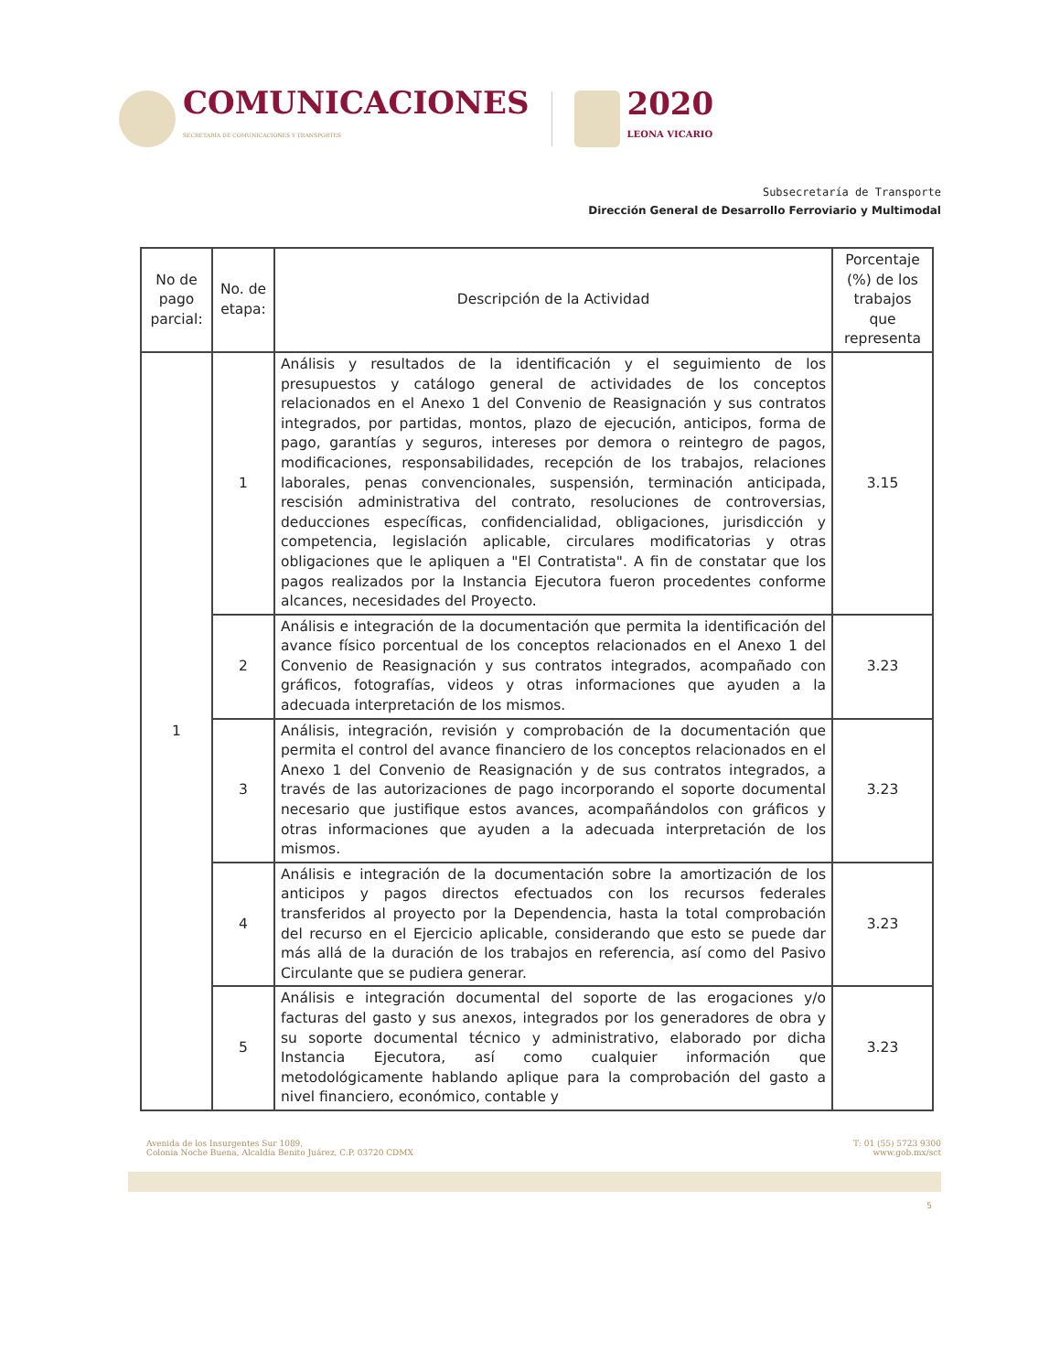COMUNICACIONES
SECRETARÍA DE COMUNICACIONES Y TRANSPORTES
2020
LEONA VICARIO
Subsecretaría de Transporte
Dirección General de Desarrollo Ferroviario y Multimodal
| No de pago parcial: | No. de etapa: | Descripción de la Actividad | Porcentaje (%) de los trabajos que representa |
| --- | --- | --- | --- |
| 1 | 1 | Análisis y resultados de la identificación y el seguimiento de los presupuestos y catálogo general de actividades de los conceptos relacionados en el Anexo 1 del Convenio de Reasignación y sus contratos integrados, por partidas, montos, plazo de ejecución, anticipos, forma de pago, garantías y seguros, intereses por demora o reintegro de pagos, modificaciones, responsabilidades, recepción de los trabajos, relaciones laborales, penas convencionales, suspensión, terminación anticipada, rescisión administrativa del contrato, resoluciones de controversias, deducciones específicas, confidencialidad, obligaciones, jurisdicción y competencia, legislación aplicable, circulares modificatorias y otras obligaciones que le apliquen a "El Contratista". A fin de constatar que los pagos realizados por la Instancia Ejecutora fueron procedentes conforme alcances, necesidades del Proyecto. | 3.15 |
| | 2 | Análisis e integración de la documentación que permita la identificación del avance físico porcentual de los conceptos relacionados en el Anexo 1 del Convenio de Reasignación y sus contratos integrados, acompañado con gráficos, fotografías, videos y otras informaciones que ayuden a la adecuada interpretación de los mismos. | 3.23 |
| | 3 | Análisis, integración, revisión y comprobación de la documentación que permita el control del avance financiero de los conceptos relacionados en el Anexo 1 del Convenio de Reasignación y de sus contratos integrados, a través de las autorizaciones de pago incorporando el soporte documental necesario que justifique estos avances, acompañándolos con gráficos y otras informaciones que ayuden a la adecuada interpretación de los mismos. | 3.23 |
| | 4 | Análisis e integración de la documentación sobre la amortización de los anticipos y pagos directos efectuados con los recursos federales transferidos al proyecto por la Dependencia, hasta la total comprobación del recurso en el Ejercicio aplicable, considerando que esto se puede dar más allá de la duración de los trabajos en referencia, así como del Pasivo Circulante que se pudiera generar. | 3.23 |
| | 5 | Análisis e integración documental del soporte de las erogaciones y/o facturas del gasto y sus anexos, integrados por los generadores de obra y su soporte documental técnico y administrativo, elaborado por dicha Instancia Ejecutora, así como cualquier información que metodológicamente hablando aplique para la comprobación del gasto a nivel financiero, económico, contable y | 3.23 |
Avenida de los Insurgentes Sur 1089,
Colonia Noche Buena, Alcaldía Benito Juárez, C.P. 03720 CDMX
T: 01 (55) 5723 9300
www.gob.mx/sct
5